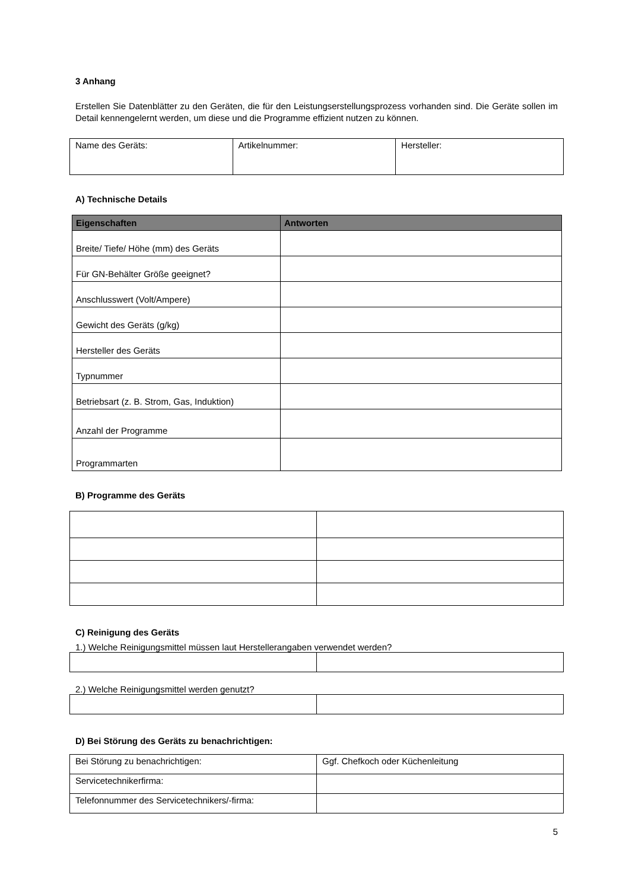3 Anhang
Erstellen Sie Datenblätter zu den Geräten, die für den Leistungserstellungsprozess vorhanden sind. Die Geräte sollen im Detail kennengelernt werden, um diese und die Programme effizient nutzen zu können.
| Name des Geräts: | Artikelnummer: | Hersteller: |
A) Technische Details
| Eigenschaften | Antworten |
| --- | --- |
| Breite/ Tiefe/ Höhe (mm) des Geräts | |
| Für GN-Behälter Größe geeignet? | |
| Anschlusswert (Volt/Ampere) | |
| Gewicht des Geräts (g/kg) | |
| Hersteller des Geräts | |
| Typnummer | |
| Betriebsart (z. B. Strom, Gas, Induktion) | |
| Anzahl der Programme | |
| Programmarten | |
B) Programme des Geräts
C) Reinigung des Geräts
1.) Welche Reinigungsmittel müssen laut Herstellerangaben verwendet werden?
2.) Welche Reinigungsmittel werden genutzt?
D) Bei Störung des Geräts zu benachrichtigen:
| Bei Störung zu benachrichtigen: | Ggf. Chefkoch oder Küchenleitung |
| Servicetechnikerfirma: | |
| Telefonnummer des Servicetechnikers/-firma: | |
5